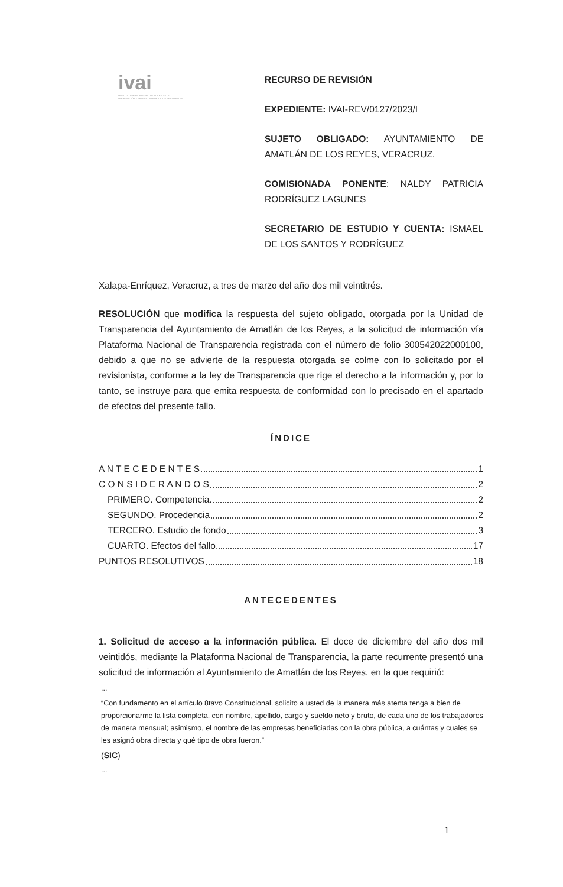ivai
INSTITUTO VERACRUZANO DE ACCESO A LA INFORMACIÓN Y PROTECCIÓN DE DATOS PERSONALES
RECURSO DE REVISIÓN
EXPEDIENTE: IVAI-REV/0127/2023/I
SUJETO OBLIGADO: AYUNTAMIENTO DE AMATLÁN DE LOS REYES, VERACRUZ.
COMISIONADA PONENTE: NALDY PATRICIA RODRÍGUEZ LAGUNES
SECRETARIO DE ESTUDIO Y CUENTA: ISMAEL DE LOS SANTOS Y RODRÍGUEZ
Xalapa-Enríquez, Veracruz, a tres de marzo del año dos mil veintitrés.
RESOLUCIÓN que modifica la respuesta del sujeto obligado, otorgada por la Unidad de Transparencia del Ayuntamiento de Amatlán de los Reyes, a la solicitud de información vía Plataforma Nacional de Transparencia registrada con el número de folio 300542022000100, debido a que no se advierte de la respuesta otorgada se colme con lo solicitado por el revisionista, conforme a la ley de Transparencia que rige el derecho a la información y, por lo tanto, se instruye para que emita respuesta de conformidad con lo precisado en el apartado de efectos del presente fallo.
ÍNDICE
A N T E C E D E N T E S 1
C O N S I D E R A N D O S 2
PRIMERO. Competencia. 2
SEGUNDO. Procedencia 2
TERCERO. Estudio de fondo 3
CUARTO. Efectos del fallo. 17
PUNTOS RESOLUTIVOS 18
ANTECEDENTES
1. Solicitud de acceso a la información pública. El doce de diciembre del año dos mil veintidós, mediante la Plataforma Nacional de Transparencia, la parte recurrente presentó una solicitud de información al Ayuntamiento de Amatlán de los Reyes, en la que requirió:
...
“Con fundamento en el artículo 8tavo Constitucional, solicito a usted de la manera más atenta tenga a bien de proporcionarme la lista completa, con nombre, apellido, cargo y sueldo neto y bruto, de cada uno de los trabajadores de manera mensual; asimismo, el nombre de las empresas beneficiadas con la obra pública, a cuántas y cuales se les asignó obra directa y qué tipo de obra fueron.”
(SIC)
...
1